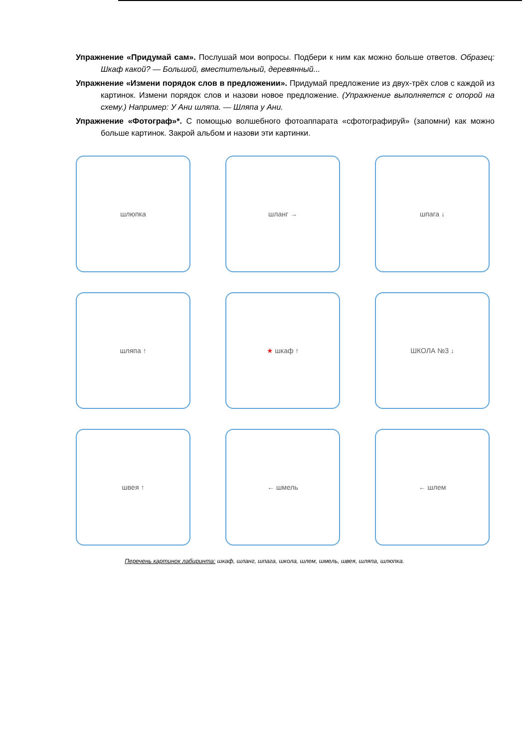Упражнение «Придумай сам». Послушай мои вопросы. Подбери к ним как можно больше ответов. Образец: Шкаф какой? — Большой, вместительный, деревянный...
Упражнение «Измени порядок слов в предложении». Придумай предложение из двух-трёх слов с каждой из картинок. Измени порядок слов и назови новое предложение. (Упражнение выполняется с опорой на схему.) Например: У Ани шляпа. — Шляпа у Ани.
Упражнение «Фотограф»*. С помощью волшебного фотоаппарата «сфотографируй» (запомни) как можно больше картинок. Закрой альбом и назови эти картинки.
шлюпка
шланг →
шпага ↓
шляпа ↑
★ шкаф ↑
ШКОЛА №3 ↓
швея ↑
← шмель
← шлем
Перечень картинок лабиринта: шкаф, шланг, шпага, школа, шлем, шмель, швея, шляпа, шлюпка.